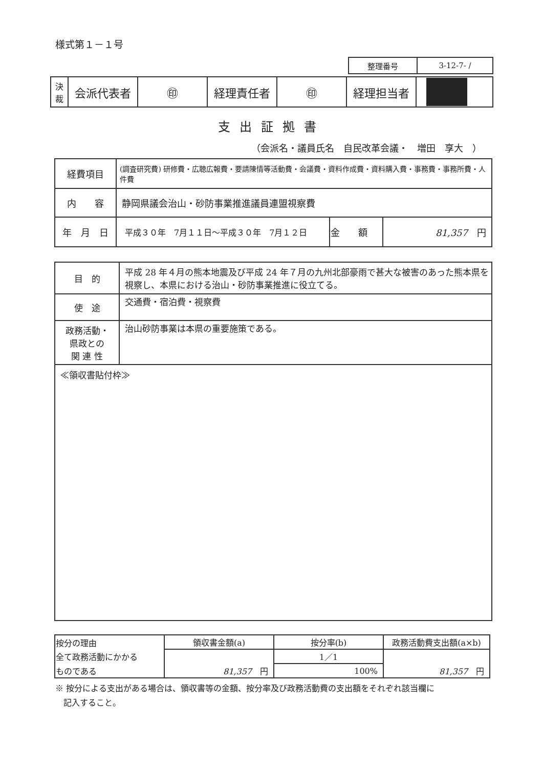様式第１－１号
| 整理番号 | 3-12-7- / |
| 決 裁 | 会派代表者 | ㊞ | 経理責任者 | ㊞ | 経理担当者 | |
支出証拠書
（会派名・議員氏名　自民改革会議・　増田　享大　）
| 経費項目 | (調査研究費) 研修費・広聴広報費・要請陳情等活動費・会議費・資料作成費・資料購入費・事務費・事務所費・人件費 | | |
| 内 容 | 静岡県議会治山・砂防事業推進議員連盟視察費 | | |
| 年 月 日 | 平成３０年 7月１１日～平成３０年 7月１２日 | 金 額 | 81,357 円 |
| 目 的 | 平成 28 年４月の熊本地震及び平成 24 年７月の九州北部豪雨で甚大な被害のあった熊本県を視察し、本県における治山・砂防事業推進に役立てる。 |
| 使 途 | 交通費・宿泊費・視察費 |
| 政務活動・ 県政との 関 連 性 | 治山砂防事業は本県の重要施策である。 |
| ≪領収書貼付枠≫ | |
| 按分の理由 | 領収書金額(a) | 按分率(b) | 政務活動費支出額(a×b) |
| 全て政務活動にかかる | 81,357 円 | 1／1 | 81,357 円 |
| ものである | | 100% | |
※ 按分による支出がある場合は、領収書等の金額、按分率及び政務活動費の支出額をそれぞれ該当欄に
　記入すること。